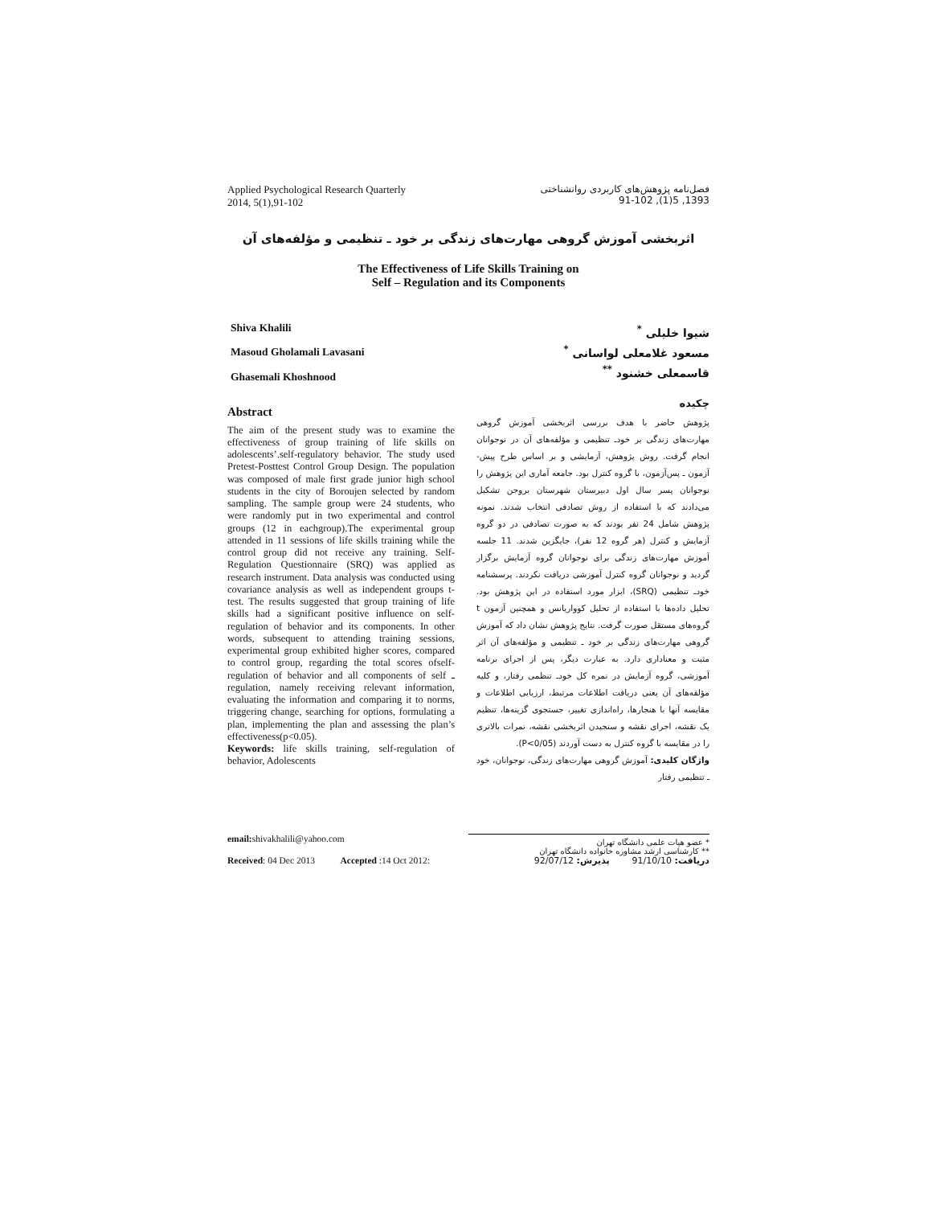Applied Psychological Research Quarterly
2014, 5(1),91-102
فصل‌نامه پژوهش‌های کاربردی روانشناختی
1393, 5(1), 91-102
اثربخشی آموزش گروهی مهارت‌های زندگی بر خود ـ تنظیمی و مؤلفه‌های آن
The Effectiveness of Life Skills Training on
Self – Regulation and its Components
Shiva Khalili
Masoud Gholamali Lavasani
Ghasemali Khoshnood
Abstract
The aim of the present study was to examine the effectiveness of group training of life skills on adolescents’.self-regulatory behavior. The study used Pretest-Posttest Control Group Design. The population was composed of male first grade junior high school students in the city of Boroujen selected by random sampling. The sample group were 24 students, who were randomly put in two experimental and control groups (12 in eachgroup).The experimental group attended in 11 sessions of life skills training while the control group did not receive any training. Self-Regulation Questionnaire (SRQ) was applied as research instrument. Data analysis was conducted using covariance analysis as well as independent groups t- test. The results suggested that group training of life skills had a significant positive influence on self-regulation of behavior and its components. In other words, subsequent to attending training sessions, experimental group exhibited higher scores, compared to control group, regarding the total scores ofself- regulation of behavior and all components of self ـ regulation, namely receiving relevant information, evaluating the information and comparing it to norms, triggering change, searching for options, formulating a plan, implementing the plan and assessing the plan’s effectiveness(p<0.05).
Keywords: life skills training, self-regulation of behavior, Adolescents
شیوا خلیلی <sup>*</sup>
مسعود غلامعلی لواسانی <sup>*</sup>
قاسمعلی خشنود <sup>**</sup>
چکیده
پژوهش حاضر با هدف بررسی اثربخشی آموزش گروهی مهارت‌های زندگی بر خودـ تنظیمی و مؤلفه‌های آن در نوجوانان انجام گرفت. روش پژوهش، آزمایشی و بر اساس طرح پیش- آزمون ـ پس‌آزمون، با گروه کنترل بود. جامعه آماری این پژوهش را نوجوانان پسر سال اول دبیرستان شهرستان بروجن تشکیل می‌دادند که با استفاده از روش تصادفی انتخاب شدند. نمونه پژوهش شامل 24 نفر بودند که به صورت تصادفی در دو گروه آزمایش و کنترل (هر گروه 12 نفر)، جایگزین شدند. 11 جلسه آموزش مهارت‌های زندگی برای نوجوانان گروه آزمایش برگزار گردید و نوجوانان گروه کنترل آموزشی دریافت نکردند. پرسشنامه خودـ تنظیمی (SRQ)، ابزار مورد استفاده در این پژوهش بود. تحلیل داده‌ها با استفاده از تحلیل کوواریانس و همچنین آزمون t گروه‌های مستقل صورت گرفت. نتایج پژوهش نشان داد که آموزش گروهی مهارت‌های زندگی بر خود ـ تنظیمی و مؤلفه‌های آن اثر مثبت و معناداری دارد. به عبارت دیگر، پس از اجرای برنامه آموزشی، گروه آزمایش در نمره کل خودـ تنظمی رفتار، و کلیه مؤلفه‌های آن یعنی دریافت اطلاعات مرتبط، ارزیابی اطلاعات و مقایسه آنها با هنجارها، راه‌اندازی تغییر، جستجوی گزینه‌ها، تنظیم یک نقشه، اجرای نقشه و سنجیدن اثربخشی نقشه، نمرات بالاتری را در مقایسه با گروه کنترل به دست آوردند (P<0/05).
واژگان کلیدی: آموزش گروهی مهارت‌های زندگی، نوجوانان، خود ـ تنظیمی رفتار
email: shivakhalili@yahoo.com
* عضو هیات علمی دانشگاه تهران
** کارشناسی ارشد مشاوره خانواده دانشگاه تهران
Received: 04 Dec 2013 Accepted :14 Oct 2012:
دریافت: 91/10/10 پذیرش: 92/07/12